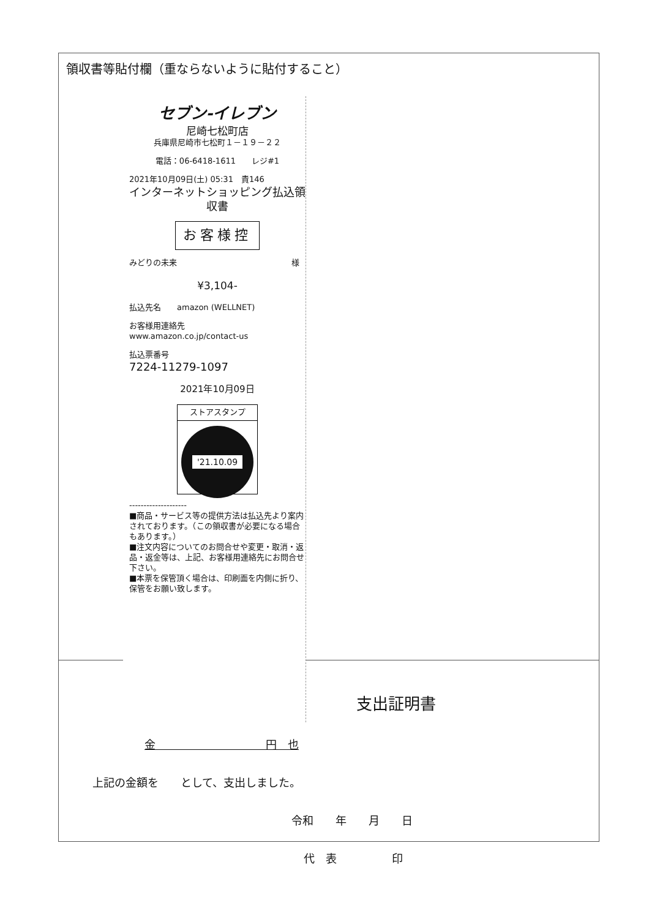領収書等貼付欄（重ならないように貼付すること）
セブン-イレブン
尼崎七松町店
兵庫県尼崎市七松町１－１９－２２
電話：06-6418-1611　　レジ#1
2021年10月09日(土) 05:31　責146
インターネットショッピング払込領収書
お客様控
みどりの未来 様
¥3,104-
払込先名　　amazon (WELLNET)
お客様用連絡先
www.amazon.co.jp/contact-us
払込票番号
7224-11279-1097
2021年10月09日
ストアスタンプ
'21.10.09
--------------------
■商品・サービス等の提供方法は払込先より案内されております。（この領収書が必要になる場合もあります。）
■注文内容についてのお問合せや変更・取消・返品・返金等は、上記、お客様用連絡先にお問合せ下さい。
■本票を保管頂く場合は、印刷面を内側に折り、保管をお願い致します。
支出証明書
金　　　　　　　　　　円　也
上記の金額を　　として、支出しました。
令和　　年　　月　　日
代　表　　　　　印